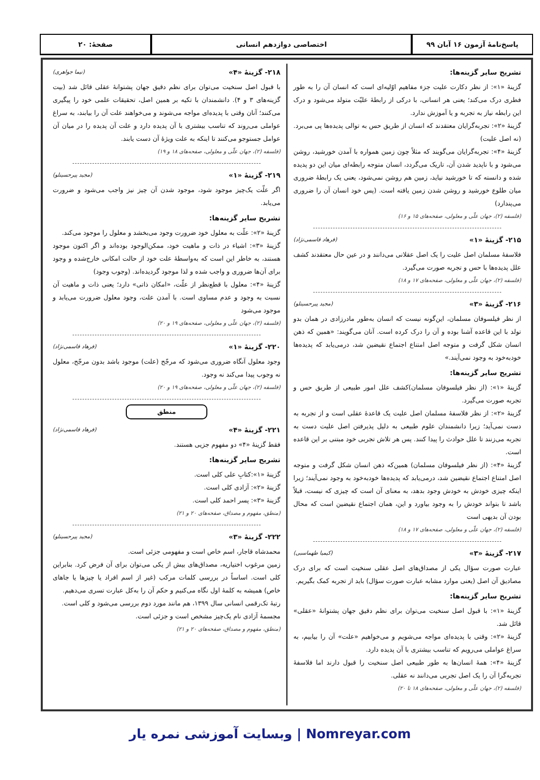پاسخ‌نامهٔ آزمون ۱۶ آبان ۹۹ اختصاصی دوازدهم انسانی صفحهٔ: ۲۰
تشریح سایر گزینه‌ها:
گزینهٔ «۱»: از نظر دکارت علیت جزء مفاهیم اوّلیه‌ای است که انسان آن را به طور فطری درک می‌کند؛ یعنی هر انسانی، با درکی از رابطهٔ علیّت متولد می‌شود و درک این رابطه نیاز به تجربه و یا آموزش ندارد.
گزینهٔ «۲»: تجربه‌گرایان معتقدند که انسان از طریق حس به توالی پدیده‌ها پی می‌برد. (نه اصل علیت)
گزینهٔ «۴»: تجربه‌گرایان می‌گویند که مثلاً چون زمین همواره با آمدن خورشید، روشن می‌شود و با ناپدید شدن آن، تاریک می‌گردد، انسان متوجه رابطه‌ای میان این دو پدیده شده و دانسته که تا خورشید نیاید، زمین هم روشن نمی‌شود، یعنی یک رابطهٔ ضروری میان طلوع خورشید و روشن شدن زمین یافته است. (پس خود انسان آن را ضروری می‌پندارد)
(فلسفه (۲)، جهان علّی و معلولی، صفحه‌های ۱۵ و ۱۶)
۲۱۵- گزینهٔ «۱» (فرهاد قاسمی‌نژاد)
فلاسفهٔ مسلمان اصل علیت را یک اصل عقلانی می‌دانند و در عین حال معتقدند کشف علل پدیده‌ها با حس و تجربه صورت می‌گیرد.
(فلسفه (۲)، جهان علّی و معلولی، صفحه‌های ۱۷ و ۱۸)
۲۱۶- گزینهٔ «۳» (مجید پیرحسینلو)
از نظر فیلسوفان مسلمان، این‌گونه نیست که انسان به‌طور مادرزادی در همان بدو تولد با این قاعده آشنا بوده و آن را درک کرده است. آنان می‌گویند: «همین که ذهن انسان شکل گرفت و متوجه اصل امتناع اجتماع نقیضین شد، درمی‌یابد که پدیده‌ها خودبه‌خود به وجود نمی‌آیند.»
تشریح سایر گزینه‌ها:
گزینهٔ «۱»: (از نظر فیلسوفان مسلمان)کشف علل امور طبیعی از طریق حس و تجربه صورت می‌گیرد.
گزینهٔ «۲»: از نظر فلاسفهٔ مسلمان اصل علیت یک قاعدهٔ عقلی است و از تجربه به دست نمی‌آید؛ زیرا دانشمندان علوم طبیعی به دلیل پذیرفتن اصل علیت دست به تجربه می‌زنند تا علل حوادث را پیدا کنند. پس هر تلاش تجربی خود مبتنی بر این قاعده است.
گزینهٔ «۴»: (از نظر فیلسوفان مسلمان) همین‌که ذهن انسان شکل گرفت و متوجه اصل امتناع اجتماع نقیضین شد، درمی‌یابد که پدیده‌ها خودبه‌خود به وجود نمی‌آیند؛ زیرا اینکه چیزی خودش به خودش وجود بدهد، به معنای آن است که چیزی که نیست، قبلاً باشد تا بتواند خودش را به وجود بیاورد و این، همان اجتماع نقیضین است که محال بودن آن بدیهی است
(فلسفه (۲)، جهان علّی و معلولی، صفحه‌های ۱۷ و ۱۸)
۲۱۷- گزینهٔ «۳» (کیمیا طهماسبی)
عبارت صورت سؤال یکی از مصداق‌های اصل عقلی سنخیت است که برای درک مصادیق آن اصل (یعنی موارد مشابه عبارت صورت سؤال) باید از تجربه کمک بگیریم.
تشریح سایر گزینه‌ها:
گزینهٔ «۱»: با قبول اصل سنخیت می‌توان برای نظم دقیق جهان پشتوانهٔ «عقلی» قائل شد.
گزینهٔ «۲»: وقتی با پدیده‌ای مواجه می‌شویم و می‌خواهیم «علت» آن را بیابیم، به سراغ عواملی می‌رویم که تناسب بیشتری با آن پدیده دارد.
گزینهٔ «۴»: همهٔ انسان‌ها به طور طبیعی اصل سنخیت را قبول دارند اما فلاسفهٔ تجربه‌گرا آن را یک اصل تجربی می‌دانند نه عقلی.
(فلسفه (۲)، جهان علّی و معلولی، صفحه‌های ۱۸ تا ۲۰)
۲۱۸- گزینهٔ «۴» (نیما جواهری)
با قبول اصل سنخیت می‌توان برای نظم دقیق جهان پشتوانهٔ عقلی قائل شد (بیت گزینه‌های ۳ و ۴). دانشمندان با تکیه بر همین اصل، تحقیقات علمی خود را پیگیری می‌کنند؛ آنان وقتی با پدیده‌ای مواجه می‌شوند و می‌خواهند علت آن را بیابند، به سراغ عواملی می‌روند که تناسب بیشتری با آن پدیده دارد و علت آن پدیده را در میان آن عوامل جستوجو می‌کنند تا اینکه به علت ویژهٔ آن دست یابند.
(فلسفه (۲)، جهان علّی و معلولی، صفحه‌های ۱۸ و ۱۹)
۲۱۹- گزینهٔ «۱» (مجید پیرحسینلو)
اگر علّت یک‌چیز موجود شود، موجود شدن آن چیز نیز واجب می‌شود و ضرورت می‌یابد.
تشریح سایر گزینه‌ها:
گزینهٔ «۲»: علّت به معلول خود ضرورت وجود می‌بخشد و معلول را موجود می‌کند.
گزینهٔ «۳»: اشیاء در ذات و ماهیت خود، ممکن‌الوجود بوده‌اند و اگر اکنون موجود هستند، به خاطر این است که به‌واسطهٔ علت خود از حالت امکانی خارج‌شده و وجود برای آن‌ها ضروری و واجب شده و لذا موجود گردیده‌اند. (وجوب وجود)
گزینهٔ «۴»: معلول با قطع‌نظر از علّت، «امکان ذاتی» دارد؛ یعنی ذات و ماهیت آن نسبت به وجود و عدم مساوی است. با آمدن علت، وجود معلول ضرورت می‌یابد و موجود می‌شود
(فلسفه (۲)، جهان علّی و معلولی، صفحه‌های ۱۹ و ۲۰)
۲۲۰- گزینهٔ «۱» (فرهاد قاسمی‌نژاد)
وجود معلول آنگاه ضروری می‌شود که مرجّح (علت) موجود باشد بدون مرجّح، معلول نه وجوب پیدا می‌کند نه وجود.
(فلسفه (۲)، جهان علّی و معلولی، صفحه‌های ۱۹ و ۲۰)
منطق
۲۲۱- گزینهٔ «۴» (فرهاد قاسمی‌نژاد)
فقط گزینهٔ «۴» دو مفهوم جزیی هستند.
تشریح سایر گزینه‌ها:
گزینهٔ «۱»:کتابِ علی کلی است.
گزینهٔ «۲»: آزادی کلی است.
گزینهٔ «۳»: پسر احمد کلی است.
(منطق، مفهوم و مصداق، صفحه‌های ۲۰ و ۲۱)
۲۲۲- گزینهٔ «۳» (مجید پیرحسینلو)
محمدشاه قاجار، اسم خاص است و مفهومی جزئی است.
زمین مرغوب اختیاریه، مصداق‌های بیش از یکی می‌توان برای آن فرض کرد. بنابراین کلی است. اساساً در بررسی کلمات مرکب (غیر از اسم افراد یا چیزها یا جاهای خاص) همیشه به کلمهٔ اول نگاه می‌کنیم و حکم آن را به‌کل عبارت تسری می‌دهیم.
رتبهٔ تک‌رقمی انسانی سال ۱۳۹۹، هم مانند مورد دوم بررسی می‌شود و کلی است.
مجسمهٔ آزادی نام یک‌چیز مشخص است و جزئی است.
(منطق، مفهوم و مصداق، صفحه‌های ۲۰ و ۲۱)
Nomreyar.com | وبسایت آموزشی نمره یار